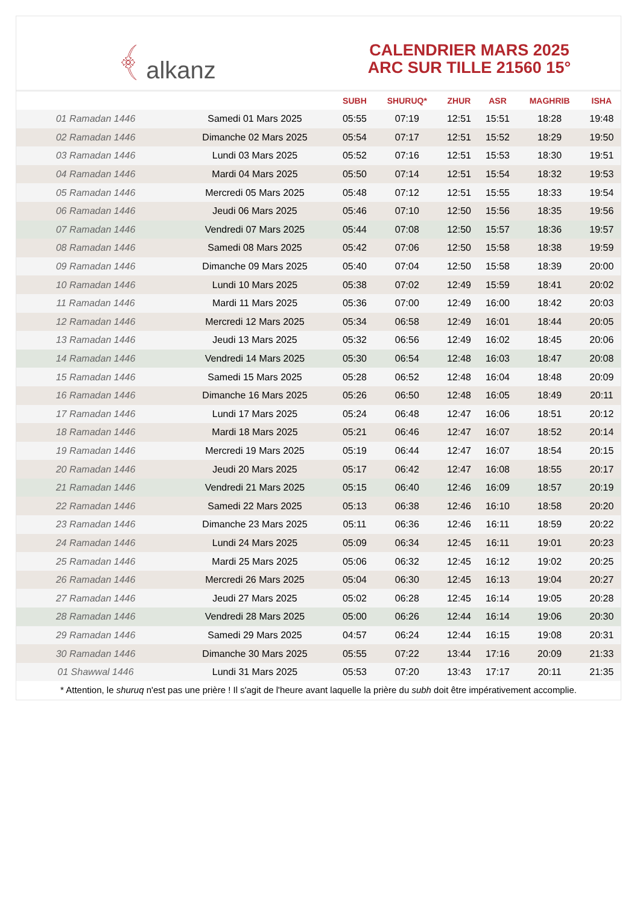﴾ alkanz
CALENDRIER MARS 2025
ARC SUR TILLE 21560 15°
| | | SUBH | SHURUQ* | ZHUR | ASR | MAGHRIB | ISHA |
| --- | --- | --- | --- | --- | --- | --- | --- |
| 01 Ramadan 1446 | Samedi 01 Mars 2025 | 05:55 | 07:19 | 12:51 | 15:51 | 18:28 | 19:48 |
| 02 Ramadan 1446 | Dimanche 02 Mars 2025 | 05:54 | 07:17 | 12:51 | 15:52 | 18:29 | 19:50 |
| 03 Ramadan 1446 | Lundi 03 Mars 2025 | 05:52 | 07:16 | 12:51 | 15:53 | 18:30 | 19:51 |
| 04 Ramadan 1446 | Mardi 04 Mars 2025 | 05:50 | 07:14 | 12:51 | 15:54 | 18:32 | 19:53 |
| 05 Ramadan 1446 | Mercredi 05 Mars 2025 | 05:48 | 07:12 | 12:51 | 15:55 | 18:33 | 19:54 |
| 06 Ramadan 1446 | Jeudi 06 Mars 2025 | 05:46 | 07:10 | 12:50 | 15:56 | 18:35 | 19:56 |
| 07 Ramadan 1446 | Vendredi 07 Mars 2025 | 05:44 | 07:08 | 12:50 | 15:57 | 18:36 | 19:57 |
| 08 Ramadan 1446 | Samedi 08 Mars 2025 | 05:42 | 07:06 | 12:50 | 15:58 | 18:38 | 19:59 |
| 09 Ramadan 1446 | Dimanche 09 Mars 2025 | 05:40 | 07:04 | 12:50 | 15:58 | 18:39 | 20:00 |
| 10 Ramadan 1446 | Lundi 10 Mars 2025 | 05:38 | 07:02 | 12:49 | 15:59 | 18:41 | 20:02 |
| 11 Ramadan 1446 | Mardi 11 Mars 2025 | 05:36 | 07:00 | 12:49 | 16:00 | 18:42 | 20:03 |
| 12 Ramadan 1446 | Mercredi 12 Mars 2025 | 05:34 | 06:58 | 12:49 | 16:01 | 18:44 | 20:05 |
| 13 Ramadan 1446 | Jeudi 13 Mars 2025 | 05:32 | 06:56 | 12:49 | 16:02 | 18:45 | 20:06 |
| 14 Ramadan 1446 | Vendredi 14 Mars 2025 | 05:30 | 06:54 | 12:48 | 16:03 | 18:47 | 20:08 |
| 15 Ramadan 1446 | Samedi 15 Mars 2025 | 05:28 | 06:52 | 12:48 | 16:04 | 18:48 | 20:09 |
| 16 Ramadan 1446 | Dimanche 16 Mars 2025 | 05:26 | 06:50 | 12:48 | 16:05 | 18:49 | 20:11 |
| 17 Ramadan 1446 | Lundi 17 Mars 2025 | 05:24 | 06:48 | 12:47 | 16:06 | 18:51 | 20:12 |
| 18 Ramadan 1446 | Mardi 18 Mars 2025 | 05:21 | 06:46 | 12:47 | 16:07 | 18:52 | 20:14 |
| 19 Ramadan 1446 | Mercredi 19 Mars 2025 | 05:19 | 06:44 | 12:47 | 16:07 | 18:54 | 20:15 |
| 20 Ramadan 1446 | Jeudi 20 Mars 2025 | 05:17 | 06:42 | 12:47 | 16:08 | 18:55 | 20:17 |
| 21 Ramadan 1446 | Vendredi 21 Mars 2025 | 05:15 | 06:40 | 12:46 | 16:09 | 18:57 | 20:19 |
| 22 Ramadan 1446 | Samedi 22 Mars 2025 | 05:13 | 06:38 | 12:46 | 16:10 | 18:58 | 20:20 |
| 23 Ramadan 1446 | Dimanche 23 Mars 2025 | 05:11 | 06:36 | 12:46 | 16:11 | 18:59 | 20:22 |
| 24 Ramadan 1446 | Lundi 24 Mars 2025 | 05:09 | 06:34 | 12:45 | 16:11 | 19:01 | 20:23 |
| 25 Ramadan 1446 | Mardi 25 Mars 2025 | 05:06 | 06:32 | 12:45 | 16:12 | 19:02 | 20:25 |
| 26 Ramadan 1446 | Mercredi 26 Mars 2025 | 05:04 | 06:30 | 12:45 | 16:13 | 19:04 | 20:27 |
| 27 Ramadan 1446 | Jeudi 27 Mars 2025 | 05:02 | 06:28 | 12:45 | 16:14 | 19:05 | 20:28 |
| 28 Ramadan 1446 | Vendredi 28 Mars 2025 | 05:00 | 06:26 | 12:44 | 16:14 | 19:06 | 20:30 |
| 29 Ramadan 1446 | Samedi 29 Mars 2025 | 04:57 | 06:24 | 12:44 | 16:15 | 19:08 | 20:31 |
| 30 Ramadan 1446 | Dimanche 30 Mars 2025 | 05:55 | 07:22 | 13:44 | 17:16 | 20:09 | 21:33 |
| 01 Shawwal 1446 | Lundi 31 Mars 2025 | 05:53 | 07:20 | 13:43 | 17:17 | 20:11 | 21:35 |
* Attention, le shuruq n'est pas une prière ! Il s'agit de l'heure avant laquelle la prière du subh doit être impérativement accomplie.